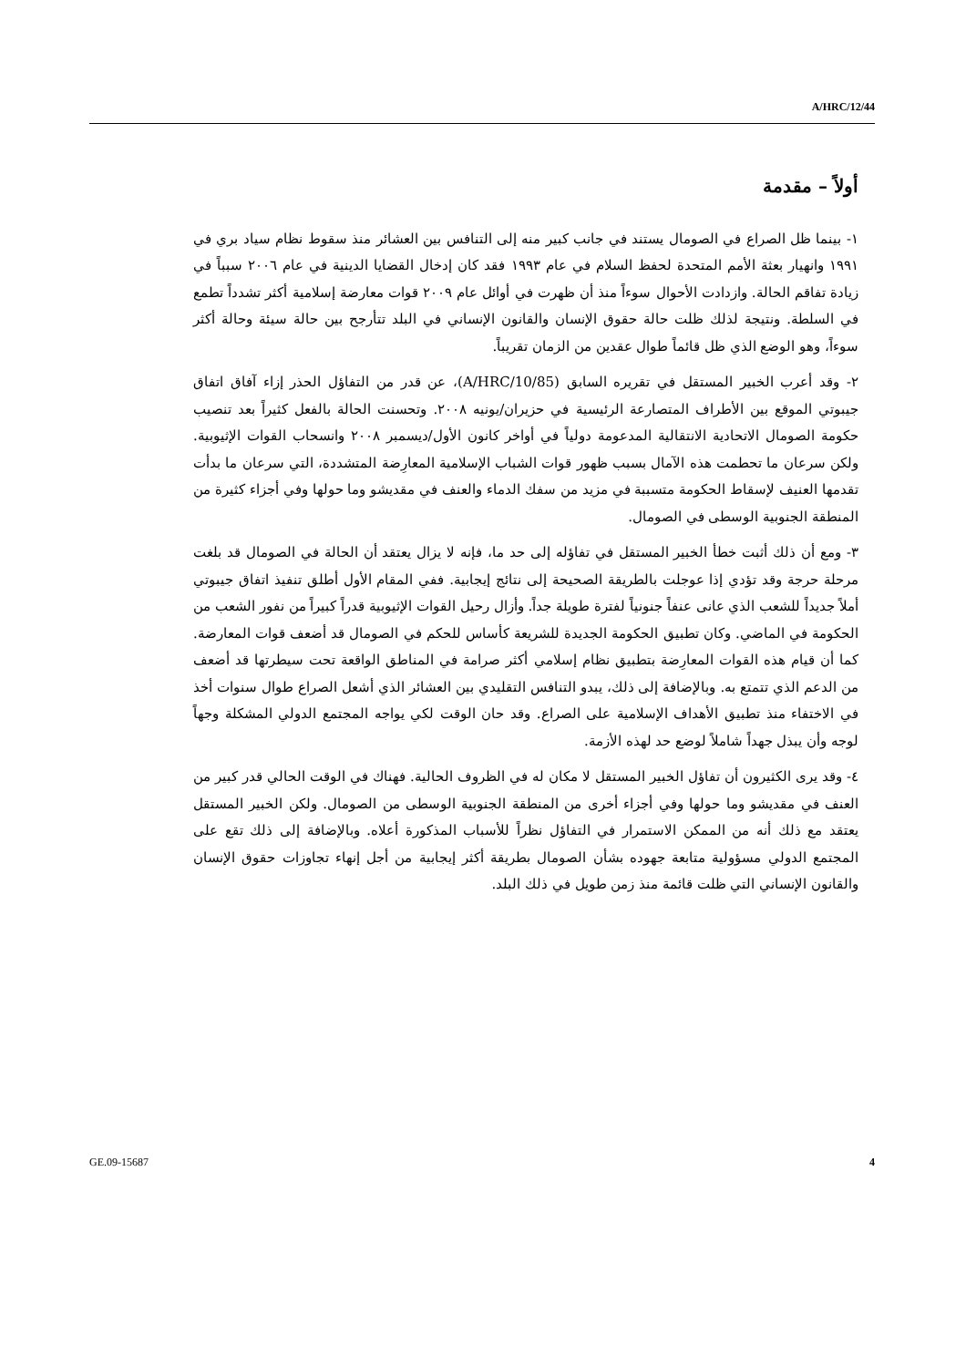A/HRC/12/44
أولاً – مقدمة
١- بينما ظل الصراع في الصومال يستند في جانب كبير منه إلى التنافس بين العشائر منذ سقوط نظام سياد بري في ١٩٩١ وانهيار بعثة الأمم المتحدة لحفظ السلام في عام ١٩٩٣ فقد كان إدخال القضايا الدينية في عام ٢٠٠٦ سبباً في زيادة تفاقم الحالة. وازدادت الأحوال سوءاً منذ أن ظهرت في أوائل عام ٢٠٠٩ قوات معارضة إسلامية أكثر تشدداً تطمع في السلطة. ونتيجة لذلك ظلت حالة حقوق الإنسان والقانون الإنساني في البلد تتأرجح بين حالة سيئة وحالة أكثر سوءاً، وهو الوضع الذي ظل قائماً طوال عقدين من الزمان تقريباً.
٢- وقد أعرب الخبير المستقل في تقريره السابق (A/HRC/10/85)، عن قدر من التفاؤل الحذر إزاء آفاق اتفاق جيبوتي الموقع بين الأطراف المتصارعة الرئيسية في حزيران/يونيه ٢٠٠٨. وتحسنت الحالة بالفعل كثيراً بعد تنصيب حكومة الصومال الاتحادية الانتقالية المدعومة دولياً في أواخر كانون الأول/ديسمبر ٢٠٠٨ وانسحاب القوات الإثيوبية. ولكن سرعان ما تحطمت هذه الآمال بسبب ظهور قوات الشباب الإسلامية المعارِضة المتشددة، التي سرعان ما بدأت تقدمها العنيف لإسقاط الحكومة متسببة في مزيد من سفك الدماء والعنف في مقديشو وما حولها وفي أجزاء كثيرة من المنطقة الجنوبية الوسطى في الصومال.
٣- ومع أن ذلك أثبت خطأ الخبير المستقل في تفاؤله إلى حد ما، فإنه لا يزال يعتقد أن الحالة في الصومال قد بلغت مرحلة حرجة وقد تؤدي إذا عوجلت بالطريقة الصحيحة إلى نتائج إيجابية. ففي المقام الأول أطلق تنفيذ اتفاق جيبوتي أملاً جديداً للشعب الذي عانى عنفاً جنونياً لفترة طويلة جداً. وأزال رحيل القوات الإثيوبية قدراً كبيراً من نفور الشعب من الحكومة في الماضي. وكان تطبيق الحكومة الجديدة للشريعة كأساس للحكم في الصومال قد أضعف قوات المعارضة. كما أن قيام هذه القوات المعارِضة بتطبيق نظام إسلامي أكثر صرامة في المناطق الواقعة تحت سيطرتها قد أضعف من الدعم الذي تتمتع به. وبالإضافة إلى ذلك، يبدو التنافس التقليدي بين العشائر الذي أشعل الصراع طوال سنوات أخذ في الاختفاء منذ تطبيق الأهداف الإسلامية على الصراع. وقد حان الوقت لكي يواجه المجتمع الدولي المشكلة وجهاً لوجه وأن يبذل جهداً شاملاً لوضع حد لهذه الأزمة.
٤- وقد يرى الكثيرون أن تفاؤل الخبير المستقل لا مكان له في الظروف الحالية. فهناك في الوقت الحالي قدر كبير من العنف في مقديشو وما حولها وفي أجزاء أخرى من المنطقة الجنوبية الوسطى من الصومال. ولكن الخبير المستقل يعتقد مع ذلك أنه من الممكن الاستمرار في التفاؤل نظراً للأسباب المذكورة أعلاه. وبالإضافة إلى ذلك تقع على المجتمع الدولي مسؤولية متابعة جهوده بشأن الصومال بطريقة أكثر إيجابية من أجل إنهاء تجاوزات حقوق الإنسان والقانون الإنساني التي ظلت قائمة منذ زمن طويل في ذلك البلد.
GE.09-15687 4